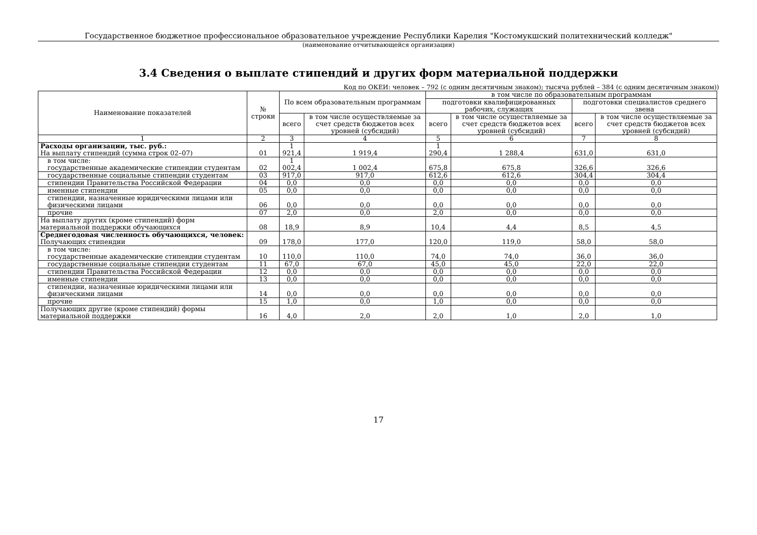Государственное бюджетное профессиональное образовательное учреждение Республики Карелия "Костомукшский политехнический колледж"
(наименование отчитывающейся организации)
3.4 Сведения о выплате стипендий и других форм материальной поддержки
Код по ОКЕИ: человек – 792 (с одним десятичным знаком); тысяча рублей – 384 (с одним десятичным знаком))
| Наименование показателей | № строки | По всем образовательным программам | | в том числе по образовательным программам | | | |
| --- | --- | --- | --- | --- | --- | --- | --- |
| | | | | подготовки квалифицированных рабочих, служащих | | подготовки специалистов среднего звена | |
| | | всего | в том числе осуществляемые за счет средств бюджетов всех уровней (субсидий) | всего | в том числе осуществляемые за счет средств бюджетов всех уровней (субсидий) | всего | в том числе осуществляемые за счет средств бюджетов всех уровней (субсидий) |
| 1 | 2 | 3 | 4 | 5 | 6 | 7 | 8 |
| Расходы организации, тыс. руб.: На выплату стипендий (сумма строк 02–07) | 01 | 1 921,4 | 1 919,4 | 1 290,4 | 1 288,4 | 631,0 | 631,0 |
| в том числе: государственные академические стипендии студентам | 02 | 1 002,4 | 1 002,4 | 675,8 | 675,8 | 326,6 | 326,6 |
| государственные социальные стипендии студентам | 03 | 917,0 | 917,0 | 612,6 | 612,6 | 304,4 | 304,4 |
| стипендии Правительства Российской Федерации | 04 | 0,0 | 0,0 | 0,0 | 0,0 | 0,0 | 0,0 |
| именные стипендии | 05 | 0,0 | 0,0 | 0,0 | 0,0 | 0,0 | 0,0 |
| стипендии, назначенные юридическими лицами или физическими лицами | 06 | 0,0 | 0,0 | 0,0 | 0,0 | 0,0 | 0,0 |
| прочие | 07 | 2,0 | 0,0 | 2,0 | 0,0 | 0,0 | 0,0 |
| На выплату других (кроме стипендий) форм материальной поддержки обучающихся | 08 | 18,9 | 8,9 | 10,4 | 4,4 | 8,5 | 4,5 |
| Среднегодовая численность обучающихся, человек: Получающих стипендии | 09 | 178,0 | 177,0 | 120,0 | 119,0 | 58,0 | 58,0 |
| в том числе: государственные академические стипендии студентам | 10 | 110,0 | 110,0 | 74,0 | 74,0 | 36,0 | 36,0 |
| государственные социальные стипендии студентам | 11 | 67,0 | 67,0 | 45,0 | 45,0 | 22,0 | 22,0 |
| стипендии Правительства Российской Федерации | 12 | 0,0 | 0,0 | 0,0 | 0,0 | 0,0 | 0,0 |
| именные стипендии | 13 | 0,0 | 0,0 | 0,0 | 0,0 | 0,0 | 0,0 |
| стипендии, назначенные юридическими лицами или физическими лицами | 14 | 0,0 | 0,0 | 0,0 | 0,0 | 0,0 | 0,0 |
| прочие | 15 | 1,0 | 0,0 | 1,0 | 0,0 | 0,0 | 0,0 |
| Получающих другие (кроме стипендий) формы материальной поддержки | 16 | 4,0 | 2,0 | 2,0 | 1,0 | 2,0 | 1,0 |
17